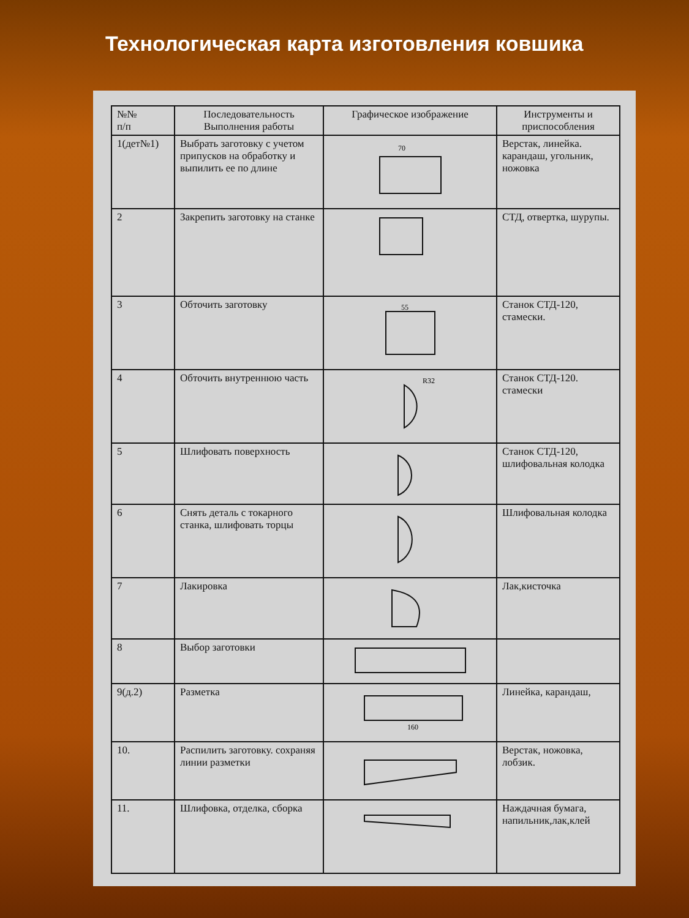Технологическая карта изготовления ковшика
| №№ п/п | Последовательность Выполнения работы | Графическое изображение | Инструменты и приспособления |
| --- | --- | --- | --- |
| 1(дет№1) | Выбрать заготовку с учетом припусков на обработку и выпилить ее по длине | 70 | Верстак, линейка. карандаш, угольник, ножовка |
| 2 | Закрепить заготовку на станке | | СТД, отвертка, шурупы. |
| 3 | Обточить заготовку | 55 | Станок СТД-120, стамески. |
| 4 | Обточить внутреннюю часть | R32 | Станок СТД-120. стамески |
| 5 | Шлифовать поверхность | | Станок СТД-120, шлифовальная колодка |
| 6 | Снять деталь с токарного станка, шлифовать торцы | | Шлифовальная колодка |
| 7 | Лакировка | | Лак,кисточка |
| 8 | Выбор заготовки | | |
| 9(д.2) | Разметка | 160 | Линейка, карандаш, |
| 10. | Распилить заготовку. сохраняя линии разметки | | Верстак, ножовка, лобзик. |
| 11. | Шлифовка, отделка, сборка | | Наждачная бумага, напильник,лак,клей |